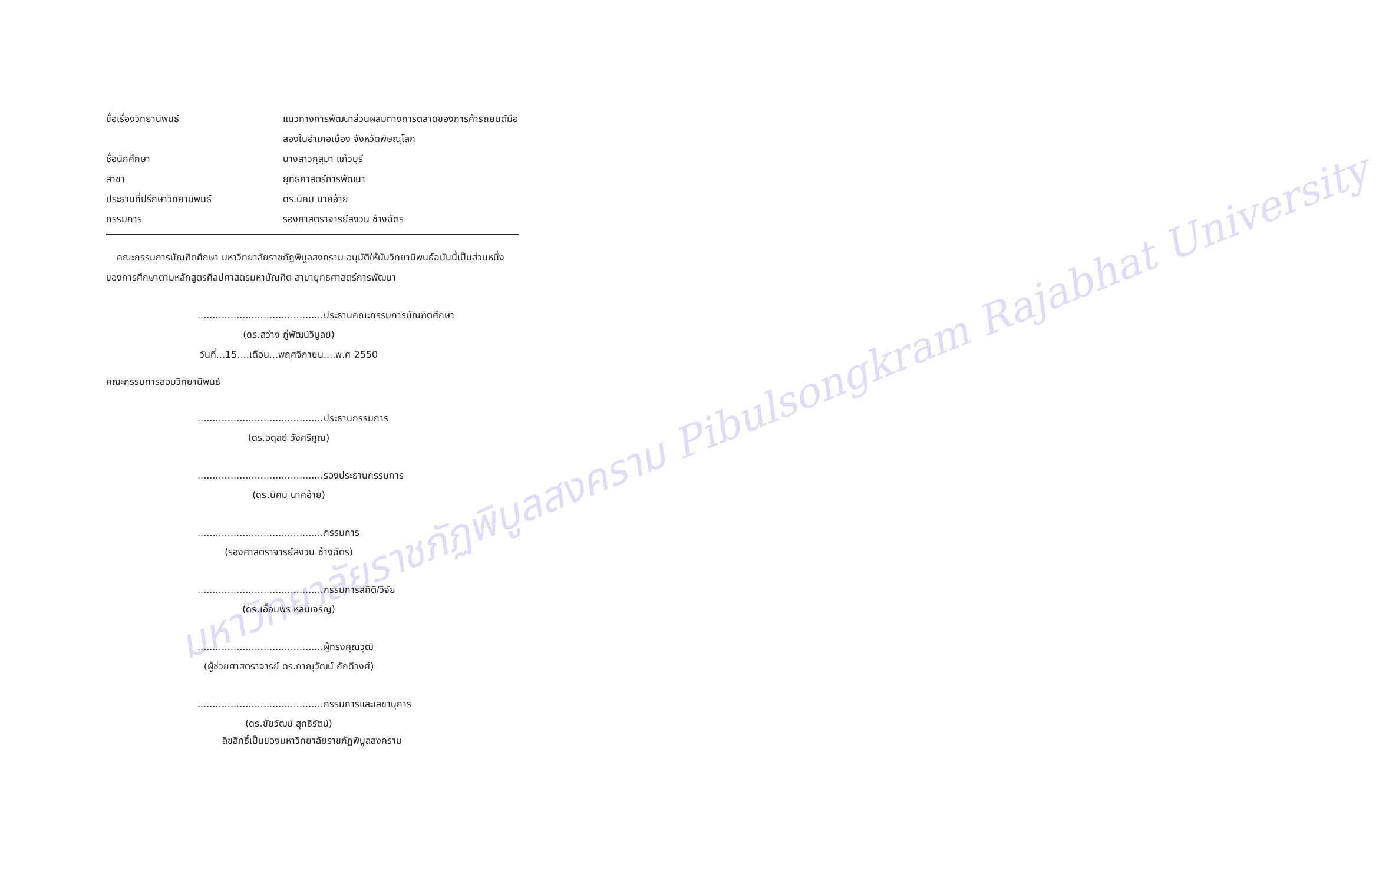มหาวิทยาลัยราชภัฏพิบูลสงคราม Pibulsongkram Rajabhat University
ชื่อเรื่องวิทยานิพนธ์ แนวทางการพัฒนาส่วนผสมทางการตลาดของการค้ารถยนต์มือสองในอำเภอเมือง จังหวัดพิษณุโลก
ชื่อนักศึกษา นางสาวกุสุมา แก้วบุรี
สาขา ยุทธศาสตร์การพัฒนา
ประธานที่ปรึกษาวิทยานิพนธ์ ดร.นิคม นาคอ้าย
กรรมการ รองศาสตราจารย์สงวน ช้างฉัตร
คณะกรรมการบัณฑิตศึกษา มหาวิทยาลัยราชภัฏพิบูลสงคราม อนุมัติให้นับวิทยานิพนธ์ฉบับนี้เป็นส่วนหนึ่งของการศึกษาตามหลักสูตรศิลปศาสตรมหาบัณฑิต สาขายุทธศาสตร์การพัฒนา
..........................................ประธานคณะกรรมการบัณฑิตศึกษา
(ดร.สว่าง ภู่พัฒน์วิบูลย์)
วันที่...15....เดือน...พฤศจิกายน....พ.ศ 2550
คณะกรรมการสอบวิทยานิพนธ์
..........................................ประธานกรรมการ
(ดร.อดุลย์ วังศรีคูณ)
..........................................รองประธานกรรมการ
(ดร.นิคม นาคอ้าย)
..........................................กรรมการ
(รองศาสตราจารย์สงวน ช้างฉัตร)
..........................................กรรมการสถิติ/วิจัย
(ดร.เอื้อมพร หลินเจริญ)
..........................................ผู้ทรงคุณวุฒิ
(ผู้ช่วยศาสตราจารย์ ดร.ภาณุวัฒน์ ภักดีวงศ์)
..........................................กรรมการและเลขานุการ
(ดร.ชัยวัฒน์ สุทธิรัตน์)
ลิขสิทธิ์เป็นของมหาวิทยาลัยราชภัฏพิบูลสงคราม